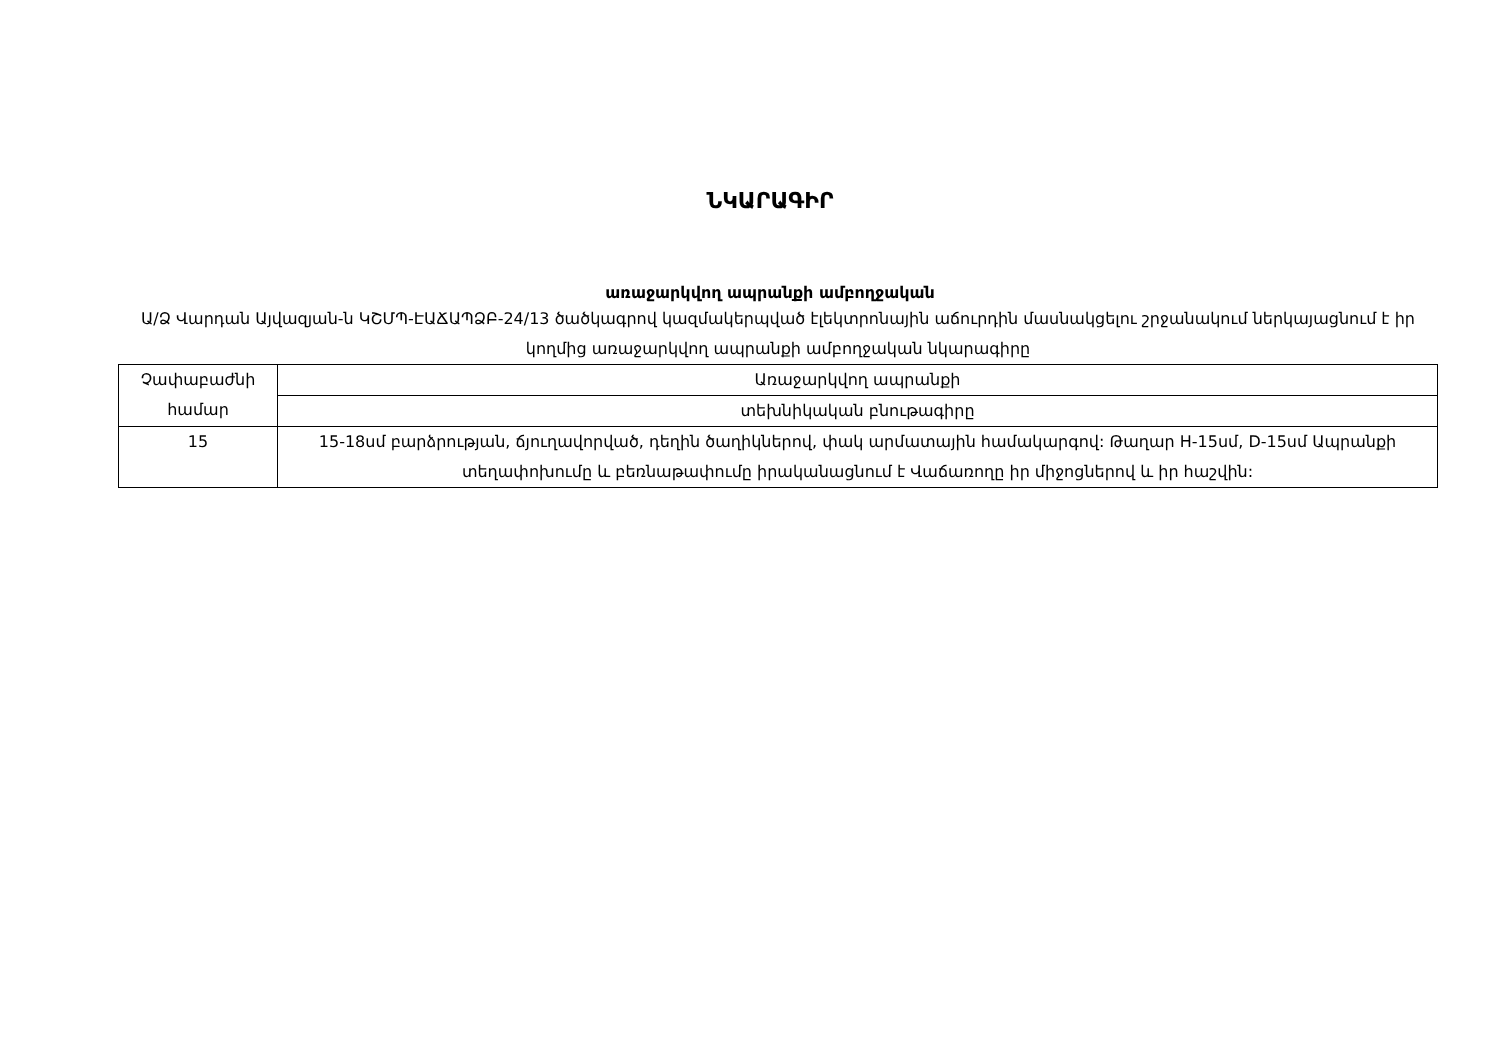ՆԿԱՐԱԳԻՐ
առաջարկվող ապրանքի ամբողջական
Ա/Ձ Վարդան Այվազյան-ն ԿՇՄՊ-ԷԱՃԱՊՁԲ-24/13 ծածկագրով կազմակերպված էլեկտրոնային աճուրդին մասնակցելու շրջանակում ներկայացնում է իր կողմից առաջարկվող ապրանքի ամբողջական նկարագիրը
| Չափաբաժնի համար | Առաջարկվող ապրանքի |
| | տեխնիկական բնութագիրը |
| 15 | 15-18սմ բարձրության, ճյուղավորված, դեղին ծաղիկներով, փակ արմատային համակարգով: Թաղար H-15սմ, D-15սմ Ապրանքի տեղափոխումը և բեռնաթափումը իրականացնում է Վաճառողը իր միջոցներով և իր հաշվին: |